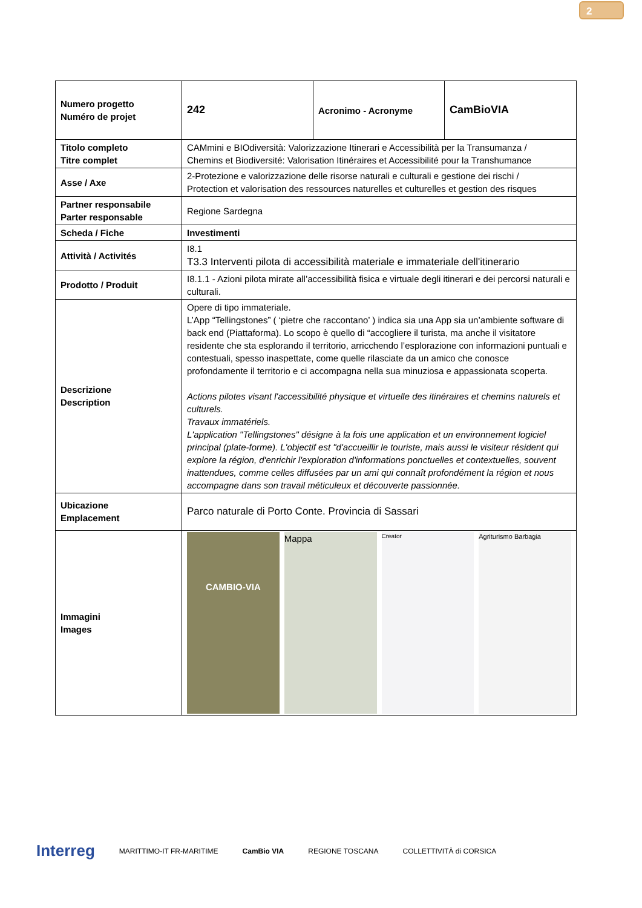2
| Numero progetto Numéro de projet | 242 | Acronimo - Acronyme | CamBioVIA |
| Titolo completo Titre complet | CAMmini e BIOdiversità: Valorizzazione Itinerari e Accessibilità per la Transumanza / Chemins et Biodiversité: Valorisation Itinéraires et Accessibilité pour la Transhumance | | |
| Asse / Axe | 2-Protezione e valorizzazione delle risorse naturali e culturali e gestione dei rischi / Protection et valorisation des ressources naturelles et culturelles et gestion des risques | | |
| Partner responsabile Parter responsable | Regione Sardegna | | |
| Scheda / Fiche | Investimenti | | |
| Attività / Activités | I8.1 T3.3 Interventi pilota di accessibilità materiale e immateriale dell'itinerario | | |
| Prodotto / Produit | I8.1.1 - Azioni pilota mirate all’accessibilità fisica e virtuale degli itinerari e dei percorsi naturali e culturali. | | |
| Descrizione Description | Opere di tipo immateriale. L’App “Tellingstones” ( ‘pietre che raccontano’ ) indica sia una App sia un’ambiente software di back end (Piattaforma). Lo scopo è quello di “accogliere il turista, ma anche il visitatore residente che sta esplorando il territorio, arricchendo l’esplorazione con informazioni puntuali e contestuali, spesso inaspettate, come quelle rilasciate da un amico che conosce profondamente il territorio e ci accompagna nella sua minuziosa e appassionata scoperta. Actions pilotes visant l'accessibilité physique et virtuelle des itinéraires et chemins naturels et culturels. Travaux immatériels. L'application "Tellingstones" désigne à la fois une application et un environnement logiciel principal (plate-forme). L'objectif est "d'accueillir le touriste, mais aussi le visiteur résident qui explore la région, d'enrichir l'exploration d'informations ponctuelles et contextuelles, souvent inattendues, comme celles diffusées par un ami qui connaît profondément la région et nous accompagne dans son travail méticuleux et découverte passionnée. | | |
| Ubicazione Emplacement | Parco naturale di Porto Conte. Provincia di Sassari | | |
| Immagini Images | CAMBIO-VIA Mappa Creator Agriturismo Barbagia | | |
Interreg MARITTIMO-IT FR-MARITIME CamBio VIA REGIONE TOSCANA COLLETTIVITÀ di CORSICA